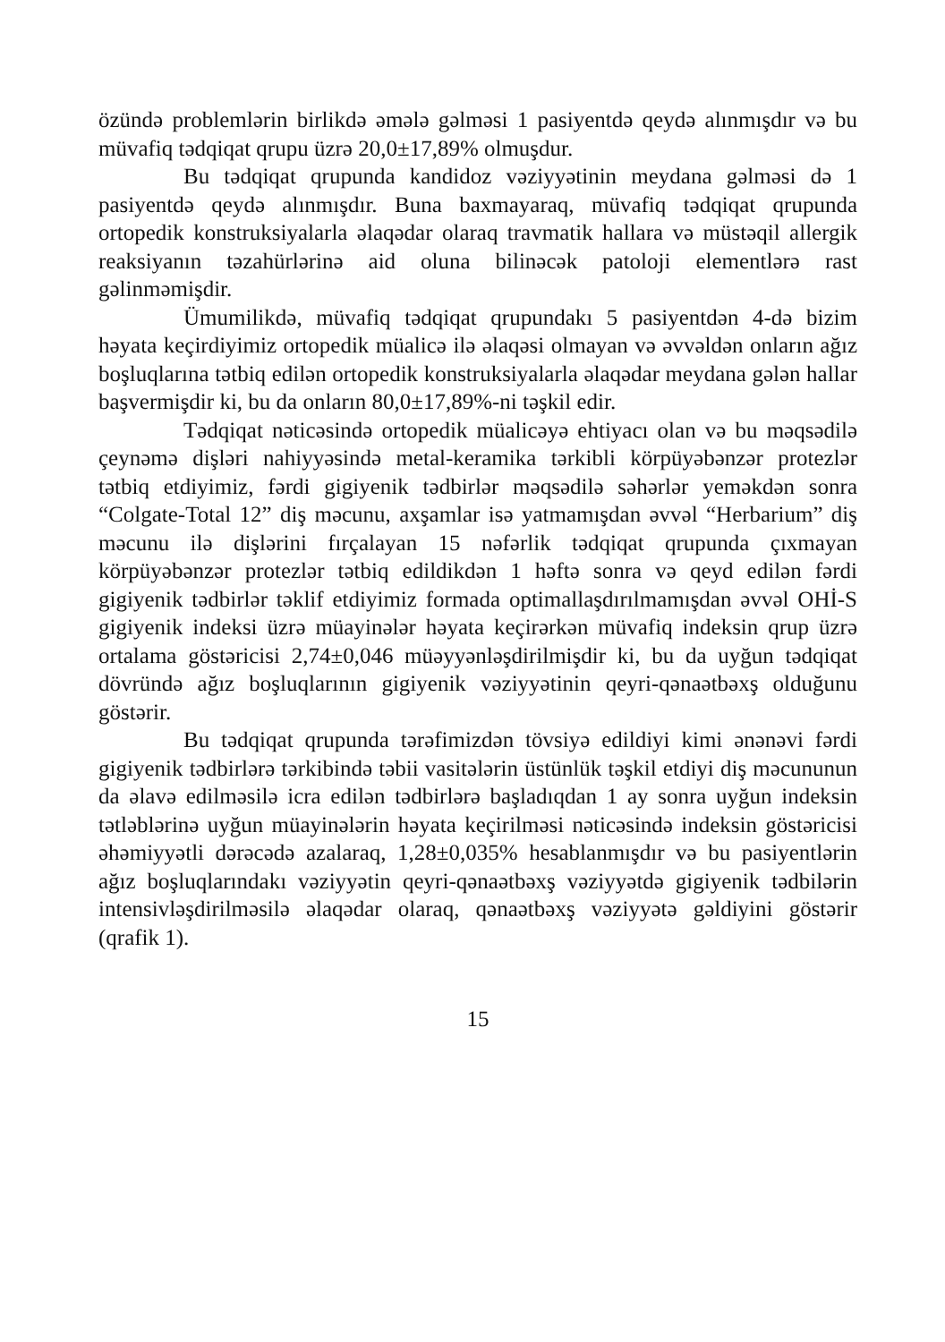özündə problemlərin birlikdə əmələ gəlməsi 1 pasiyentdə qeydə alınmışdır və bu müvafiq tədqiqat qrupu üzrə 20,0±17,89% olmuşdur.
Bu tədqiqat qrupunda kandidoz vəziyyətinin meydana gəlməsi də 1 pasiyentdə qeydə alınmışdır. Buna baxmayaraq, müvafiq tədqiqat qrupunda ortopedik konstruksiyalarla əlaqədar olaraq travmatik hallara və müstəqil allergik reaksiyanın təzahürlərinə aid oluna bilinəcək patoloji elementlərə rast gəlinməmişdir.
Ümumilikdə, müvafiq tədqiqat qrupundakı 5 pasiyentdən 4-də bizim həyata keçirdiyimiz ortopedik müalicə ilə əlaqəsi olmayan və əvvəldən onların ağız boşluqlarına tətbiq edilən ortopedik konstruksiyalarla əlaqədar meydana gələn hallar başvermişdir ki, bu da onların 80,0±17,89%-ni təşkil edir.
Tədqiqat nəticəsində ortopedik müalicəyə ehtiyacı olan və bu məqsədilə çeynəmə dişləri nahiyyəsində metal-keramika tərkibli körpüyəbənzər protezlər tətbiq etdiyimiz, fərdi gigiyenik tədbirlər məqsədilə səhərlər yeməkdən sonra “Colgate-Total 12” diş məcunu, axşamlar isə yatmamışdan əvvəl “Herbarium” diş məcunu ilə dişlərini fırçalayan 15 nəfərlik tədqiqat qrupunda çıxmayan körpüyəbənzər protezlər tətbiq edildikdən 1 həftə sonra və qeyd edilən fərdi gigiyenik tədbirlər təklif etdiyimiz formada optimallaşdırılmamışdan əvvəl OHİ-S gigiyenik indeksi üzrə müayinələr həyata keçirərkən müvafiq indeksin qrup üzrə ortalama göstəricisi 2,74±0,046 müəyyənləşdirilmişdir ki, bu da uyğun tədqiqat dövründə ağız boşluqlarının gigiyenik vəziyyətinin qeyri-qənaətbəxş olduğunu göstərir.
Bu tədqiqat qrupunda tərəfimizdən tövsiyə edildiyi kimi ənənəvi fərdi gigiyenik tədbirlərə tərkibində təbii vasitələrin üstünlük təşkil etdiyi diş məcununun da əlavə edilməsilə icra edilən tədbirlərə başladıqdan 1 ay sonra uyğun indeksin tətləblərinə uyğun müayinələrin həyata keçirilməsi nəticəsində indeksin göstəricisi əhəmiyyətli dərəcədə azalaraq, 1,28±0,035% hesablanmışdır və bu pasiyentlərin ağız boşluqlarındakı vəziyyətin qeyri-qənaətbəxş vəziyyətdə gigiyenik tədbilərin intensivləşdirilməsilə əlaqədar olaraq, qənaətbəxş vəziyyətə gəldiyini göstərir (qrafik 1).
15